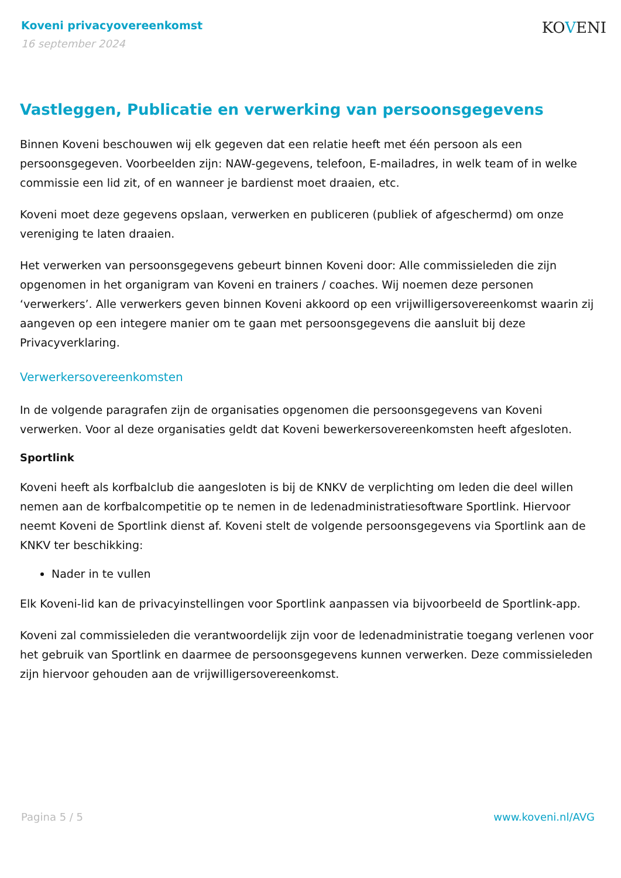Koveni privacyovereenkomst
16 september 2024
KOVENI
Vastleggen, Publicatie en verwerking van persoonsgegevens
Binnen Koveni beschouwen wij elk gegeven dat een relatie heeft met één persoon als een persoonsgegeven. Voorbeelden zijn: NAW-gegevens, telefoon, E-mailadres, in welk team of in welke commissie een lid zit, of en wanneer je bardienst moet draaien, etc.
Koveni moet deze gegevens opslaan, verwerken en publiceren (publiek of afgeschermd) om onze vereniging te laten draaien.
Het verwerken van persoonsgegevens gebeurt binnen Koveni door: Alle commissieleden die zijn opgenomen in het organigram van Koveni en trainers / coaches. Wij noemen deze personen ‘verwerkers’. Alle verwerkers geven binnen Koveni akkoord op een vrijwilligersovereenkomst waarin zij aangeven op een integere manier om te gaan met persoonsgegevens die aansluit bij deze Privacyverklaring.
Verwerkersovereenkomsten
In de volgende paragrafen zijn de organisaties opgenomen die persoonsgegevens van Koveni verwerken. Voor al deze organisaties geldt dat Koveni bewerkersovereenkomsten heeft afgesloten.
Sportlink
Koveni heeft als korfbalclub die aangesloten is bij de KNKV de verplichting om leden die deel willen nemen aan de korfbalcompetitie op te nemen in de ledenadministratiesoftware Sportlink. Hiervoor neemt Koveni de Sportlink dienst af. Koveni stelt de volgende persoonsgegevens via Sportlink aan de KNKV ter beschikking:
Nader in te vullen
Elk Koveni-lid kan de privacyinstellingen voor Sportlink aanpassen via bijvoorbeeld de Sportlink-app.
Koveni zal commissieleden die verantwoordelijk zijn voor de ledenadministratie toegang verlenen voor het gebruik van Sportlink en daarmee de persoonsgegevens kunnen verwerken. Deze commissieleden zijn hiervoor gehouden aan de vrijwilligersovereenkomst.
Pagina 5 / 5 www.koveni.nl/AVG